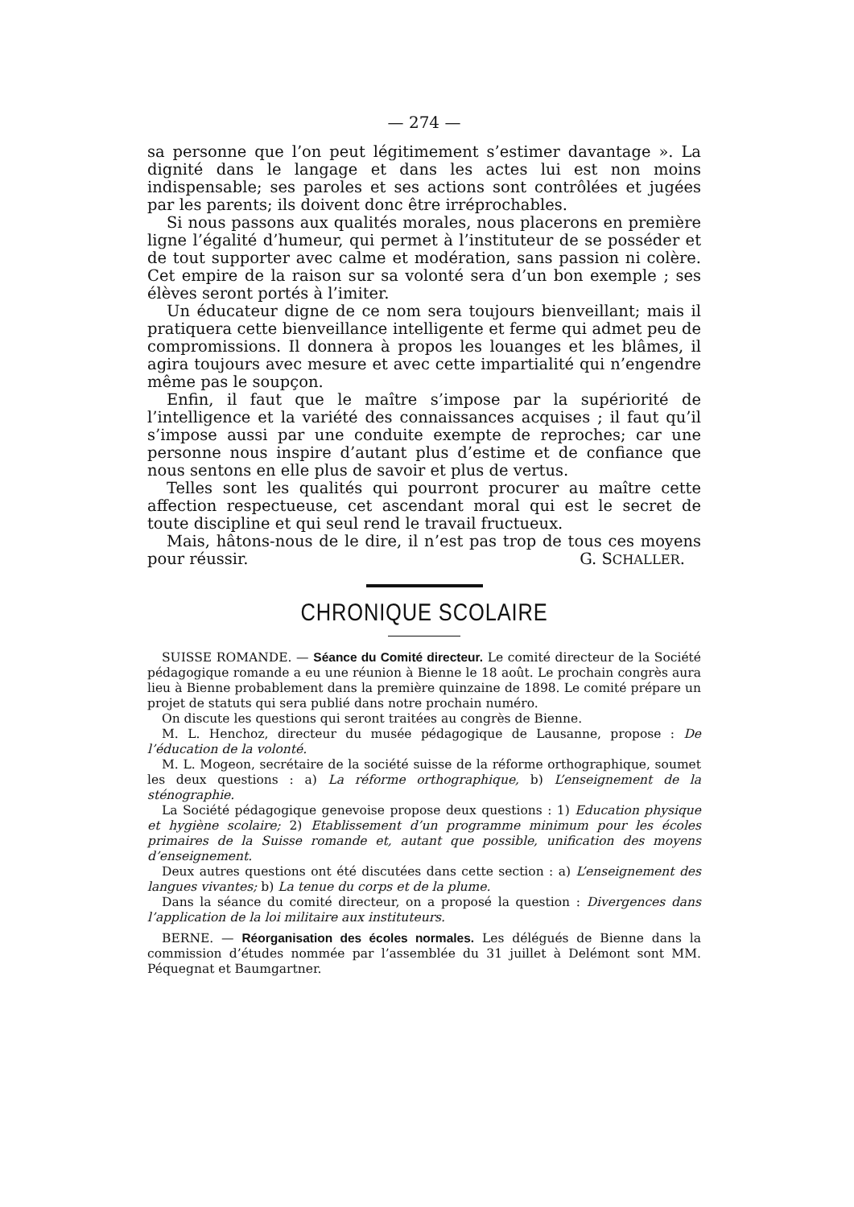— 274 —
sa personne que l’on peut légitimement s’estimer davantage ». La dignité dans le langage et dans les actes lui est non moins indispensable; ses paroles et ses actions sont contrôlées et jugées par les parents; ils doivent donc être irréprochables.
Si nous passons aux qualités morales, nous placerons en première ligne l’égalité d’humeur, qui permet à l’instituteur de se posséder et de tout supporter avec calme et modération, sans passion ni colère. Cet empire de la raison sur sa volonté sera d’un bon exemple ; ses élèves seront portés à l’imiter.
Un éducateur digne de ce nom sera toujours bienveillant; mais il pratiquera cette bienveillance intelligente et ferme qui admet peu de compromissions. Il donnera à propos les louanges et les blâmes, il agira toujours avec mesure et avec cette impartialité qui n’engendre même pas le soupçon.
Enfin, il faut que le maître s’impose par la supériorité de l’intelligence et la variété des connaissances acquises ; il faut qu’il s’impose aussi par une conduite exempte de reproches; car une personne nous inspire d’autant plus d’estime et de confiance que nous sentons en elle plus de savoir et plus de vertus.
Telles sont les qualités qui pourront procurer au maître cette affection respectueuse, cet ascendant moral qui est le secret de toute discipline et qui seul rend le travail fructueux.
Mais, hâtons-nous de le dire, il n’est pas trop de tous ces moyens pour réussir. G. SCHALLER.
CHRONIQUE SCOLAIRE
SUISSE ROMANDE. — Séance du Comité directeur. Le comité directeur de la Société pédagogique romande a eu une réunion à Bienne le 18 août. Le prochain congrès aura lieu à Bienne probablement dans la première quinzaine de 1898. Le comité prépare un projet de statuts qui sera publié dans notre prochain numéro.
On discute les questions qui seront traitées au congrès de Bienne.
M. L. Henchoz, directeur du musée pédagogique de Lausanne, propose : De l’éducation de la volonté.
M. L. Mogeon, secrétaire de la société suisse de la réforme orthographique, soumet les deux questions : a) La réforme orthographique, b) L’enseignement de la sténographie.
La Société pédagogique genevoise propose deux questions : 1) Education physique et hygiène scolaire; 2) Etablissement d’un programme minimum pour les écoles primaires de la Suisse romande et, autant que possible, unification des moyens d’enseignement.
Deux autres questions ont été discutées dans cette section : a) L’enseignement des langues vivantes; b) La tenue du corps et de la plume.
Dans la séance du comité directeur, on a proposé la question : Divergences dans l’application de la loi militaire aux instituteurs.
BERNE. — Réorganisation des écoles normales. Les délégués de Bienne dans la commission d’études nommée par l’assemblée du 31 juillet à Delémont sont MM. Péquegnat et Baumgartner.